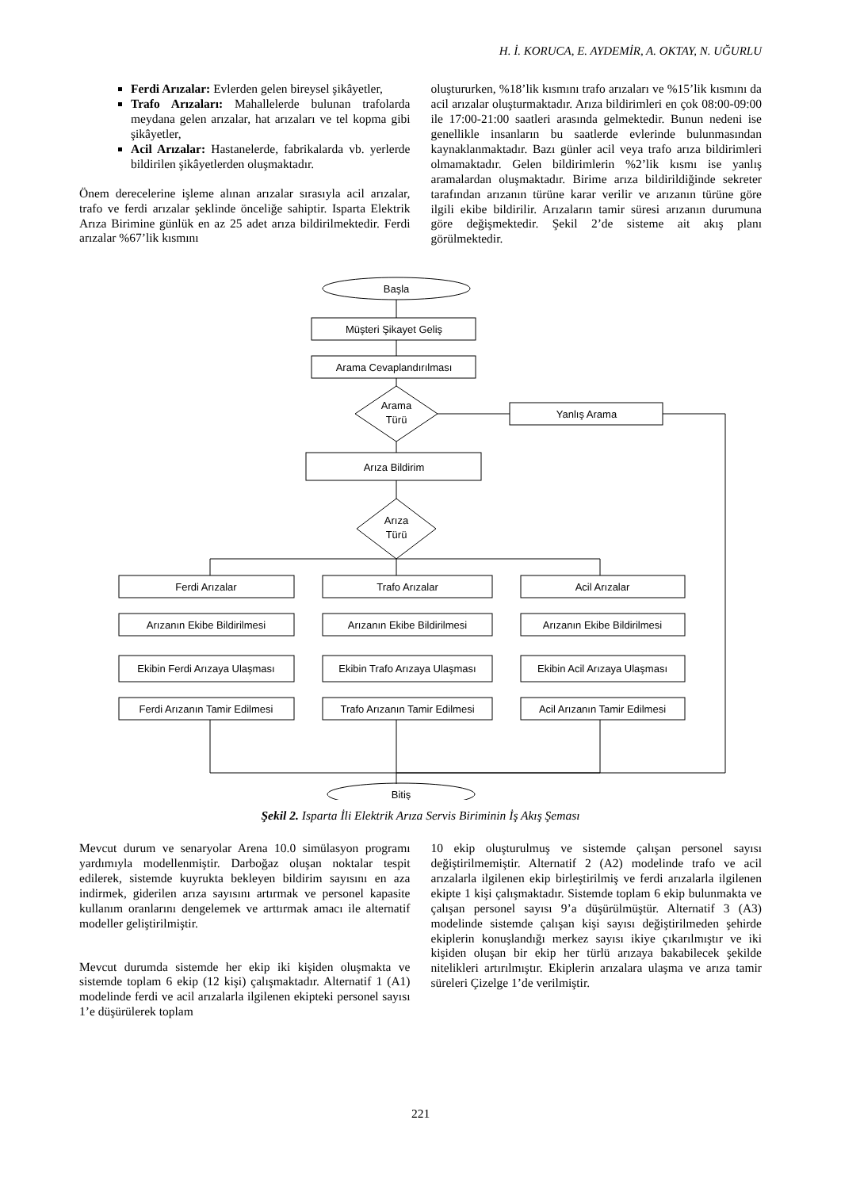H. İ. KORUCA, E. AYDEMİR, A. OKTAY, N. UĞURLU
Ferdi Arızalar: Evlerden gelen bireysel şikâyetler,
Trafo Arızaları: Mahallelerde bulunan trafolarda meydana gelen arızalar, hat arızaları ve tel kopma gibi şikâyetler,
Acil Arızalar: Hastanelerde, fabrikalarda vb. yerlerde bildirilen şikâyetlerden oluşmaktadır.
Önem derecelerine işleme alınan arızalar sırasıyla acil arızalar, trafo ve ferdi arızalar şeklinde önceliğe sahiptir. Isparta Elektrik Arıza Birimine günlük en az 25 adet arıza bildirilmektedir. Ferdi arızalar %67’lik kısmını
oluştururken, %18’lik kısmını trafo arızaları ve %15’lik kısmını da acil arızalar oluşturmaktadır. Arıza bildirimleri en çok 08:00-09:00 ile 17:00-21:00 saatleri arasında gelmektedir. Bunun nedeni ise genellikle insanların bu saatlerde evlerinde bulunmasından kaynaklanmaktadır. Bazı günler acil veya trafo arıza bildirimleri olmamaktadır. Gelen bildirimlerin %2’lik kısmı ise yanlış aramalardan oluşmaktadır. Birime arıza bildirildiğinde sekreter tarafından arızanın türüne karar verilir ve arızanın türüne göre ilgili ekibe bildirilir. Arızaların tamir süresi arızanın durumuna göre değişmektedir. Şekil 2’de sisteme ait akış planı görülmektedir.
Başla
Müşteri Şikayet Geliş
Arama Cevaplandırılması
Arama
Türü
Yanlış Arama
Arıza Bildirim
Arıza
Türü
Ferdi Arızalar
Arızanın Ekibe Bildirilmesi
Ekibin Ferdi Arızaya Ulaşması
Ferdi Arızanın Tamir Edilmesi
Trafo Arızalar
Arızanın Ekibe Bildirilmesi
Ekibin Trafo Arızaya Ulaşması
Trafo Arızanın Tamir Edilmesi
Acil Arızalar
Arızanın Ekibe Bildirilmesi
Ekibin Acil Arızaya Ulaşması
Acil Arızanın Tamir Edilmesi
Bitiş
Şekil 2. Isparta İli Elektrik Arıza Servis Biriminin İş Akış Şeması
Mevcut durum ve senaryolar Arena 10.0 simülasyon programı yardımıyla modellenmiştir. Darboğaz oluşan noktalar tespit edilerek, sistemde kuyrukta bekleyen bildirim sayısını en aza indirmek, giderilen arıza sayısını artırmak ve personel kapasite kullanım oranlarını dengelemek ve arttırmak amacı ile alternatif modeller geliştirilmiştir.
Mevcut durumda sistemde her ekip iki kişiden oluşmakta ve sistemde toplam 6 ekip (12 kişi) çalışmaktadır. Alternatif 1 (A1) modelinde ferdi ve acil arızalarla ilgilenen ekipteki personel sayısı 1’e düşürülerek toplam
10 ekip oluşturulmuş ve sistemde çalışan personel sayısı değiştirilmemiştir. Alternatif 2 (A2) modelinde trafo ve acil arızalarla ilgilenen ekip birleştirilmiş ve ferdi arızalarla ilgilenen ekipte 1 kişi çalışmaktadır. Sistemde toplam 6 ekip bulunmakta ve çalışan personel sayısı 9’a düşürülmüştür. Alternatif 3 (A3) modelinde sistemde çalışan kişi sayısı değiştirilmeden şehirde ekiplerin konuşlandığı merkez sayısı ikiye çıkarılmıştır ve iki kişiden oluşan bir ekip her türlü arızaya bakabilecek şekilde nitelikleri artırılmıştır. Ekiplerin arızalara ulaşma ve arıza tamir süreleri Çizelge 1’de verilmiştir.
221